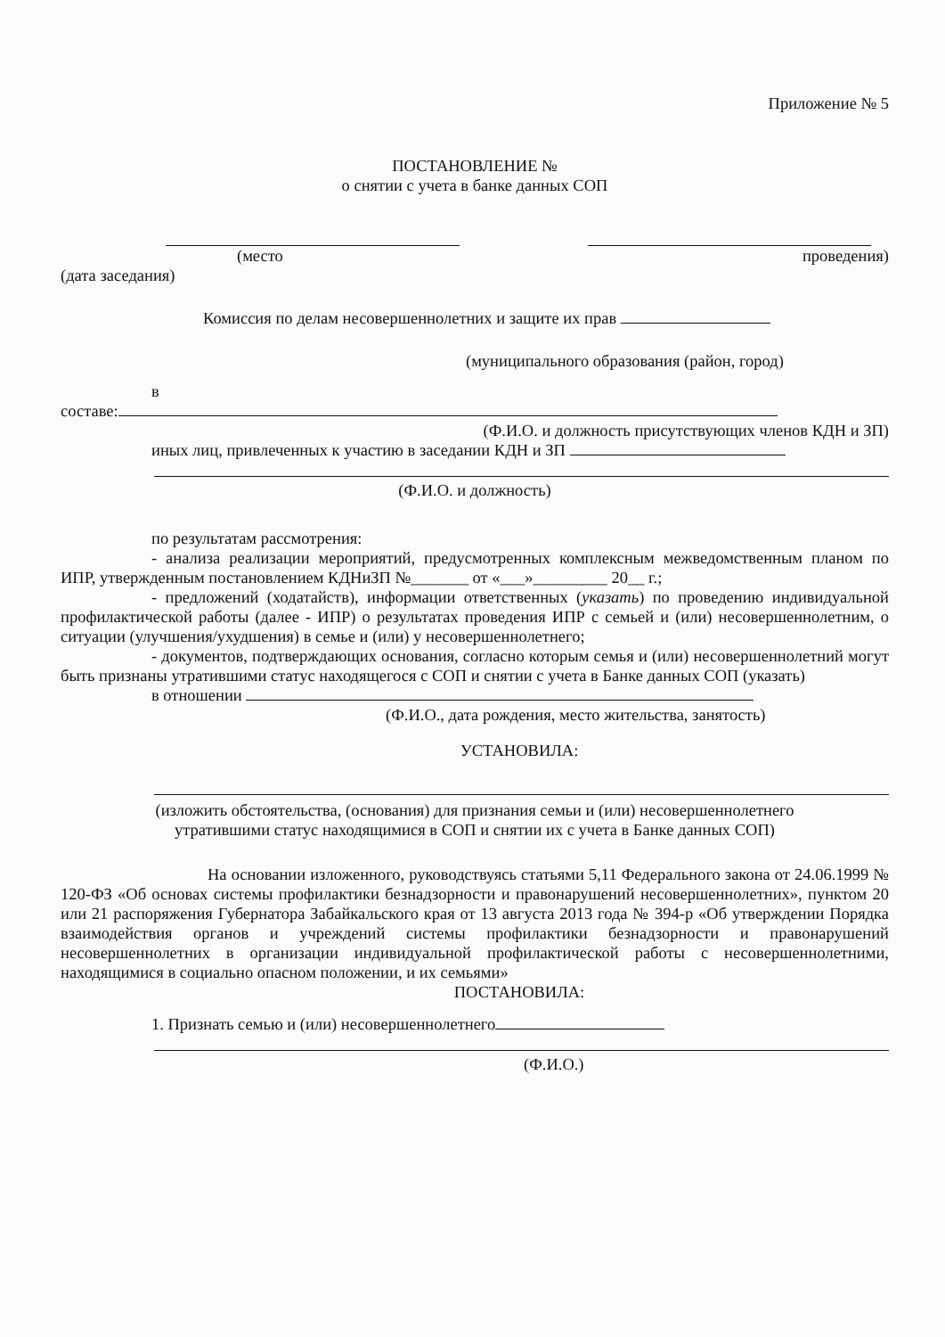Приложение № 5
ПОСТАНОВЛЕНИЕ №
о снятии с учета в банке данных СОП
(место проведения)
(дата заседания)
Комиссия по делам несовершеннолетних и защите их прав
(муниципального образования (район, город)
в
составе:
(Ф.И.О. и должность присутствующих членов КДН и ЗП)
иных лиц, привлеченных к участию в заседании КДН и ЗП
(Ф.И.О. и должность)
по результатам рассмотрения:
- анализа реализации мероприятий, предусмотренных комплексным межведомственным планом по ИПР, утвержденным постановлением КДНиЗП №_______ от «___»_________ 20__ г.;
- предложений (ходатайств), информации ответственных (указать) по проведению индивидуальной профилактической работы (далее - ИПР) о результатах проведения ИПР с семьей и (или) несовершеннолетним, о ситуации (улучшения/ухудшения) в семье и (или) у несовершеннолетнего;
- документов, подтверждающих основания, согласно которым семья и (или) несовершеннолетний могут быть признаны утратившими статус находящегося с СОП и снятии с учета в Банке данных СОП (указать)
в отношении
(Ф.И.О., дата рождения, место жительства, занятость)
УСТАНОВИЛА:
(изложить обстоятельства, (основания) для признания семьи и (или) несовершеннолетнего утратившими статус находящимися в СОП и снятии их с учета в Банке данных СОП)
На основании изложенного, руководствуясь статьями 5,11 Федерального закона от 24.06.1999 № 120-ФЗ «Об основах системы профилактики безнадзорности и правонарушений несовершеннолетних», пунктом 20 или 21 распоряжения Губернатора Забайкальского края от 13 августа 2013 года № 394-р «Об утверждении Порядка взаимодействия органов и учреждений системы профилактики безнадзорности и правонарушений несовершеннолетних в организации индивидуальной профилактической работы с несовершеннолетними, находящимися в социально опасном положении, и их семьями»
ПОСТАНОВИЛА:
1. Признать семью и (или) несовершеннолетнего
(Ф.И.О.)